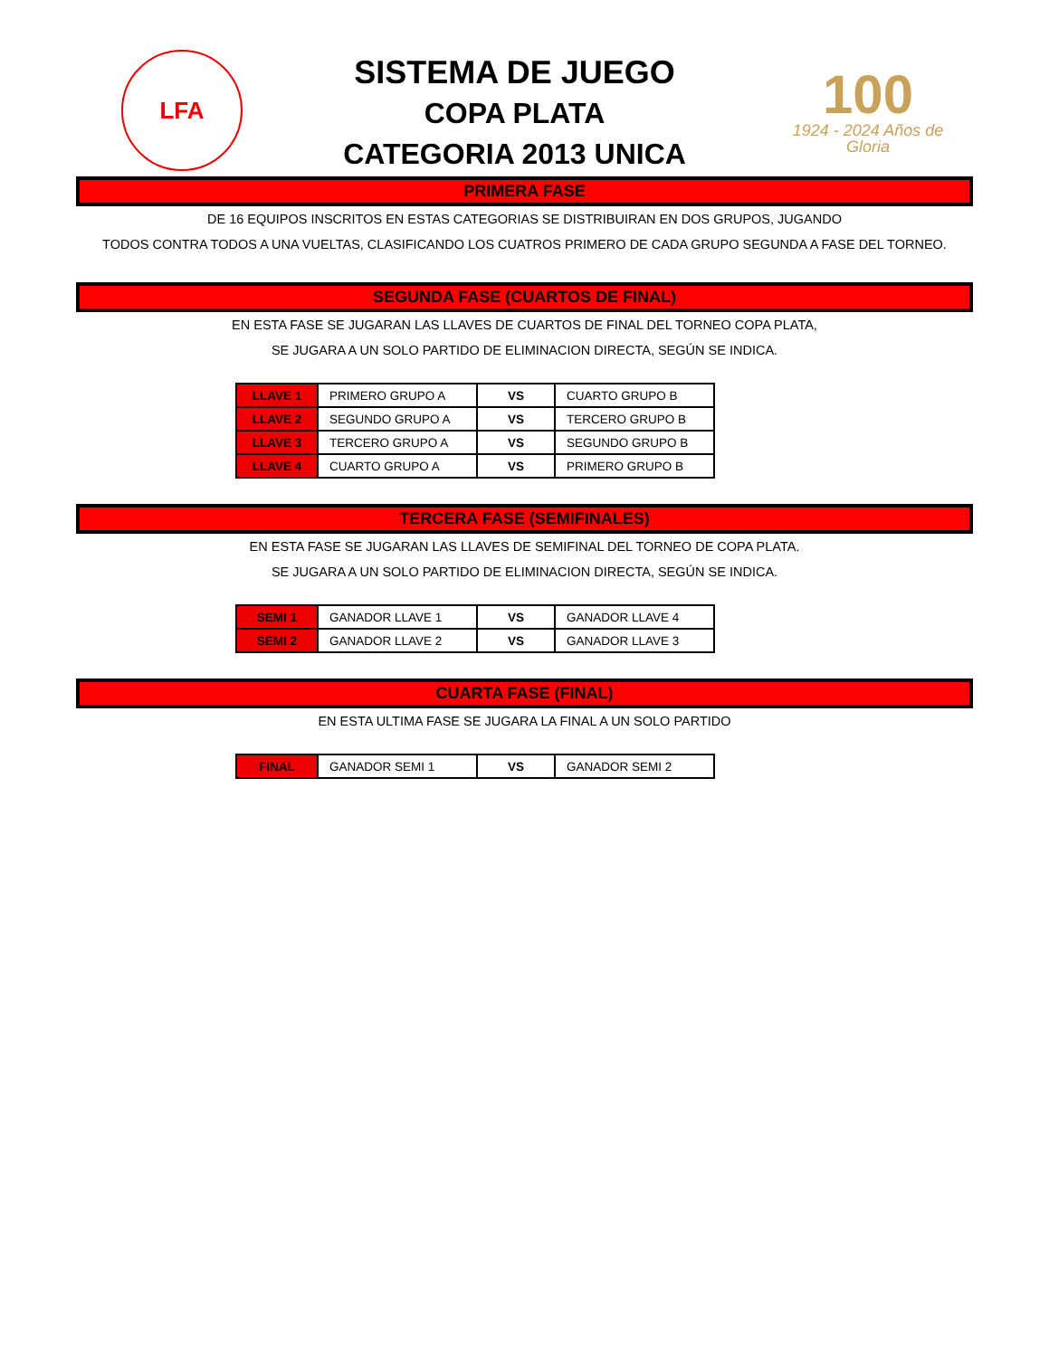LFA
SISTEMA DE JUEGO
COPA PLATA
CATEGORIA 2013 UNICA
100
1924 - 2024 Años de Gloria
PRIMERA FASE
DE 16 EQUIPOS INSCRITOS EN ESTAS CATEGORIAS SE DISTRIBUIRAN EN DOS GRUPOS, JUGANDO
TODOS CONTRA TODOS A UNA VUELTAS, CLASIFICANDO LOS CUATROS PRIMERO DE CADA GRUPO SEGUNDA A FASE DEL TORNEO.
SEGUNDA FASE (CUARTOS DE FINAL)
EN ESTA FASE SE JUGARAN LAS LLAVES DE CUARTOS DE FINAL DEL TORNEO COPA PLATA,
SE JUGARA A UN SOLO PARTIDO DE ELIMINACION DIRECTA, SEGÚN SE INDICA.
| LLAVE 1 | PRIMERO GRUPO A | VS | CUARTO GRUPO B |
| LLAVE 2 | SEGUNDO GRUPO A | VS | TERCERO GRUPO B |
| LLAVE 3 | TERCERO GRUPO A | VS | SEGUNDO GRUPO B |
| LLAVE 4 | CUARTO GRUPO A | VS | PRIMERO GRUPO B |
TERCERA FASE (SEMIFINALES)
EN ESTA FASE SE JUGARAN LAS LLAVES DE SEMIFINAL DEL TORNEO DE COPA PLATA.
SE JUGARA A UN SOLO PARTIDO DE ELIMINACION DIRECTA, SEGÚN SE INDICA.
| SEMI 1 | GANADOR LLAVE 1 | VS | GANADOR LLAVE 4 |
| SEMI 2 | GANADOR LLAVE 2 | VS | GANADOR LLAVE 3 |
CUARTA FASE (FINAL)
EN ESTA ULTIMA FASE SE JUGARA LA FINAL A UN SOLO PARTIDO
| FINAL | GANADOR SEMI 1 | VS | GANADOR SEMI 2 |